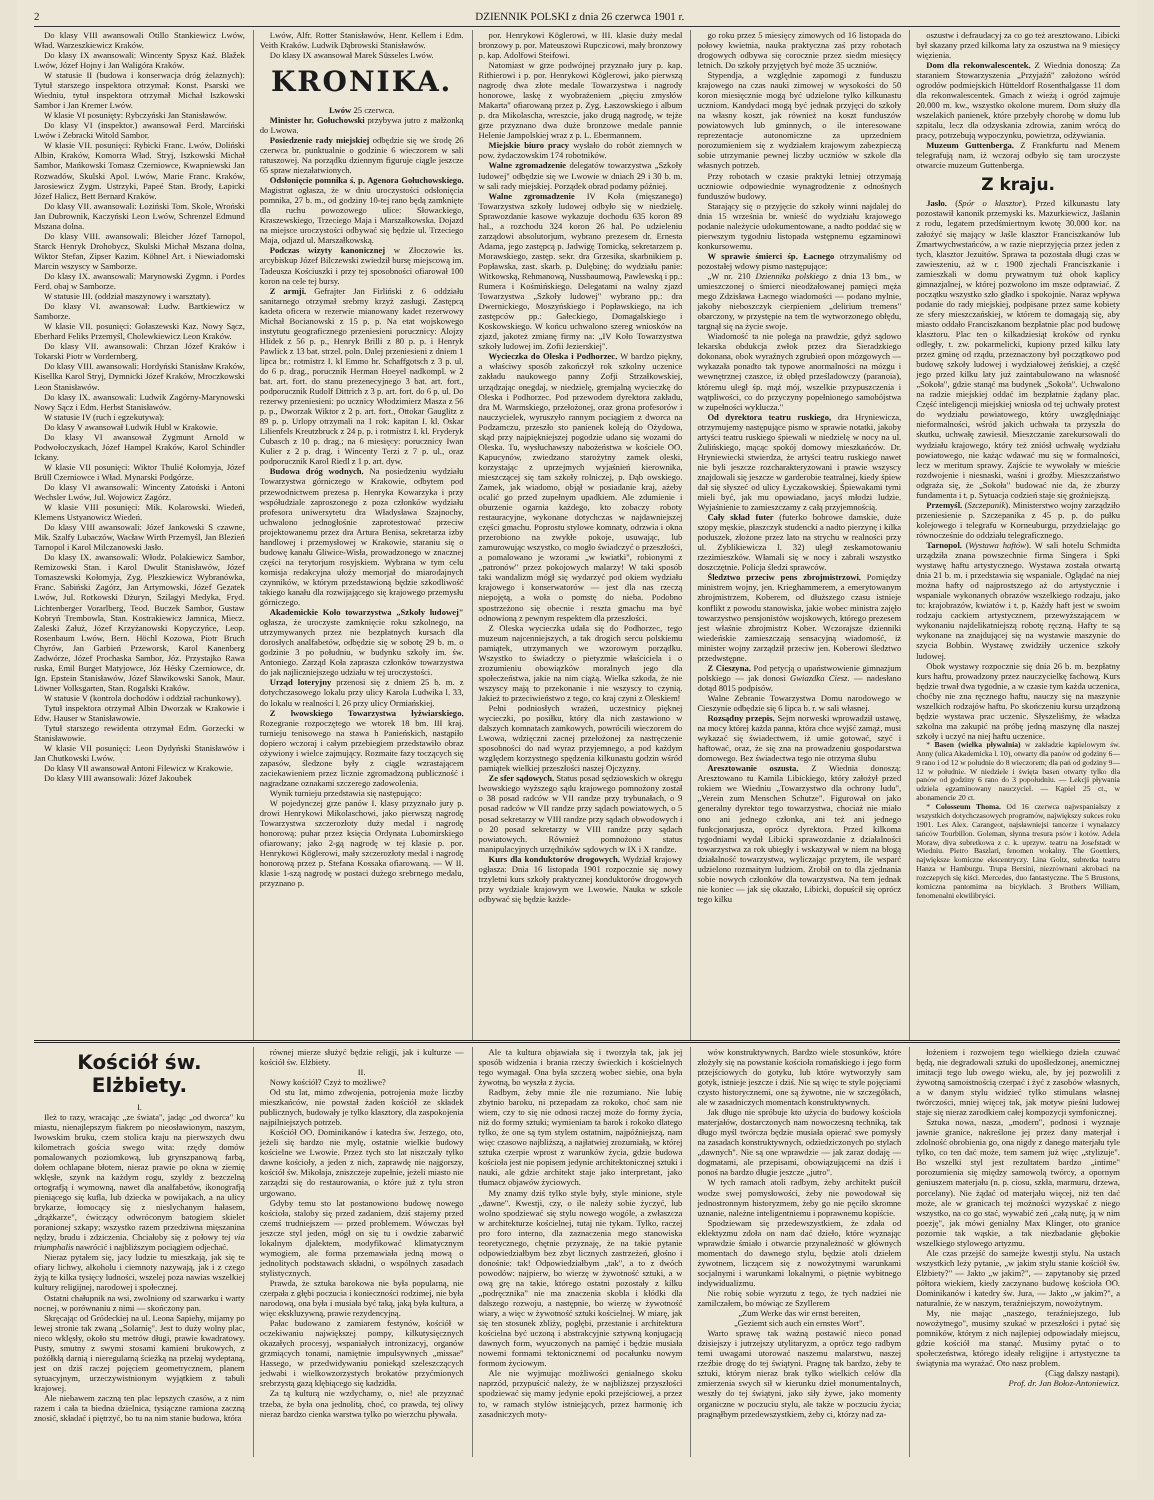2 DZIENNIK POLSKI z dnia 26 czerwca 1901 r.
Do klasy VIII awansowali Otillo Stankiewicz Lwów, Wład. Warzeszkiewicz Kraków.
Do klasy IX awansowali: Wincenty Spysz Kaź. Blažek Lwów, Józef Hojny i Jan Waligóra Kraków.
W statusie II (budowa i konserwacja dróg żelaznych): Tytuł starszego inspektora otrzymał: Konst. Psarski we Wiedniu, tytuł inspektora otrzymał Michał Iszkowski Sambor i Jan Kremer Lwów.
W klasie VI posunięty: Rybczyński Jan Stanisławów.
Do klasy VI (inspektor.) awansował Ferd. Marciński Lwów i Zebracki Witold Sambor.
W klasie VII. posunięci: Rybicki Franc. Lwów, Doliński Albin, Kraków, Komorra Wład. Stryj, Iszkowski Michał Sambor, Mańkowski Tomasz Czerniowce, Kwapniewski Jan Rozwadów, Skulski Apol. Lwów, Marie Franc. Kraków, Jarosiewicz Zygm. Ustrzyki, Papeé Stan. Brody, Łapicki Józef Halicz, Bett Bernard Kraków.
Do klasy VII. awansowali: Łoziński Tom. Skole, Wroński Jan Dubrownik, Kaczyński Leon Lwów, Schrenzel Edmund Mszana dolna.
Do klasy VIII. awansowali: Bleicher Józef Tarnopol, Starck Henryk Drohobycz, Skulski Michał Mszana dolna, Wiktor Stefan, Zipser Kazim. Köhnel Art. i Niewiadomski Marcin wszyscy w Samborze.
Do klasy IX. awansowali: Marynowski Zygmn. i Pordes Ferd. obaj w Samborze.
W statusie III. (oddział maszynowy i warsztaty).
Do klasy VI. awansował: Ludw. Bartkiewicz w Samborze.
W klasie VII. posunięci: Gołaszewski Kaz. Nowy Sącz, Eberhard Feliks Przemyśl, Cholewkiewicz Leon Kraków.
Do klasy VII. awansowali: Chrzan Józef Kraków i Tokarski Piotr w Vordernberg.
Do klasy VIII. awansowali: Hordyński Stanisław Kraków, Kisellka Karol Stryj, Dymnicki Józef Kraków, Mroczkowski Leon Stanisławów.
Do klasy IX. awansowali: Ludwik Zagórny-Marynowski Nowy Sącz i Edm. Herbst Stanisławów.
W statusie IV (ruch i egzekutywa):
Do klasy V awansował Ludwik Hubl w Krakowie.
Do klasy VI awansował Zygmunt Arnold w Podwołoczyskach, Józef Hampel Kraków, Karol Schindler Ickany.
W klasie VII posunięci: Wiktor Thulié Kołomyja, Józef Brüll Czerniowce i Wład. Mynarski Podgórze.
Do klasy VI awansowali: Wincenty Zatoński i Antoni Wechsler Lwów, Jul. Wojowicz Zagórz.
W klasie VIII posunięci: Mik. Kolarowski. Wiedeń, Klemens Ustyanowicz Wiedeń.
Do klasy VIII awansowali: Józef Jankowski S czawne, Mik. Szalfy Lubaczów, Wacław Wirth Przemyśl, Jan Blezień Tarnopol i Karol Milczanowski Jasło.
Do klasy IX. awansowali: Włodz. Polakiewicz Sambor, Remizowski Stan. i Karol Dwulit Stanisławów, Józef Tomaszewski Kołomyja, Zyg. Pleszkiewicz Wybranówka, Franc. Sabiński Zagórz, Jan Artymowski, Józef Gezatek Lwów, Jul. Rotkowski Dżuryn, Szilagyi Medyka, Fryd. Lichtenberger Vorarlberg, Teod. Buczek Sambor, Gustaw Kobryń Trembowla, Stan. Kostrakiewicz Jamnica, Miecz. Zaleski Załuż, Józef Krzyżanowski Kopyczyńce, Leop. Rosenbaum Lwów, Bern. Höchl Kozowa, Piotr Bruch Chyrów, Jan Garbień Przeworsk, Karol Kanenberg Zadwórze, Józef Prochaska Sambor, Józ. Przystajko Rawa ruska, Emil Burget Matyjowce, Józ Hésky Czerniowce, dr. Ign. Epstein Stanisławów, Józef Sławikowski Sanok, Maur. Löwner Volksgarten, Stan. Rogalski Kraków.
W statusie V (kontrola dochodów i oddział rachunkowy).
Tytuł inspektora otrzymał Albin Dworzak w Krakowie i Edw. Hauser w Stanisławowie.
Tytuł starszego rewidenta otrzymał Edm. Gorzecki w Stanisławowie.
W klasie VII posunięci: Leon Dydyński Stanisławów i Jan Chutkowski Lwów.
Do klasy VII awansował Antoni Filewicz w Krakowie.
Do klasy VIII awansowali: Józef Jakoubek
Lwów, Alfr. Rotter Stanisławów, Henr. Kellem i Edm. Veith Kraków. Ludwik Dąbrowski Stanisławów.
Do klasy IX awansował Marek Süsseles Lwów.
KRONIKA.
Lwów 25 czerwca.
Minister hr. Gołuchowski przybywa jutro z małżonką do Lwowa.
Posiedzenie rady miejskiej odbędzie się we środę 26 czerwca br. punktualnie o godzinie 6 wieczorem w sali ratuszowej. Na porządku dziennym figuruje ciągle jeszcze 65 spraw niezałatwionych.
Odsłonięcie pomnika ś. p. Agenora Gołuchowskiego. Magistrat ogłasza, że w dniu uroczystości odsłonięcia pomnika, 27 b. m., od godziny 10-tej rano będą zamknięte dla ruchu powozowego ulice: Słowackiego, Kraszewskiego, Trzeciego Maja i Marszałkowska. Dojazd na miejsce uroczystości odbywać się będzie ul. Trzeciego Maja, odjazd ul. Marszałkowską.
Podczas wizyty kanonicznej w Złoczowie ks. arcybiskup Józef Bilczewski zwiedził bursę miejscową im. Tadeusza Kościuszki i przy tej sposobności ofiarował 100 koron na cele tej bursy.
Z armji. Gefrajter Jan Firliński z 6 oddziału sanitarnego otrzymał srebrny krzyż zasługi. Zastępcą kadeta oficera w rezerwie mianowany kadet rezerwowy Michał Bocianowski z 15 p. p. Na etat wojskowego instytutu geograficznego przeniesieni porucznicy: Alojzy Hlidek z 56 p. p., Henryk Brilli z 80 p. p. i Henryk Pawlick z 13 bat. strzel. poln. Dalej przeniesieni z dniem 1 lipca br.: rotmistrz I. kl Emmo hr. Schaffgotsch z 3 p. ul. do 6 p. drag., porucznik Herman Hoeyel nadkompl. w 2 bat. art. fort. do stanu prezenecyjnego 3 bat. art. fort., podporucznik Rudolf Dittrich z 3 p. art. fort. do 6 p. ul. Do rezerwy przeniesieni: po ucznicy Włodzimierz Masza z 56 p. p., Dworzak Wiktor z 2 p. art. fort., Ottokar Gauglitz z 89 p. p. Urlopy otrzymali na 1 rok: kapitan I. kl. Oskar Lilienfels Kreutzbruck z 24 p. p. i rotmistrz I. kl. Fryderyk Cubasch z 10 p. drag.; na 6 miesięcy: porucznicy Iwan Kulier z 2 p. drag. i Wincenty Terzi z 7 p. ul., oraz podporucznik Karol Riedl z 1 p. art. dyw.
Budowa dróg wodnych. Na posiedzeniu wydziału Towarzystwa górniczego w Krakowie, odbytem pod przewodnictwem prezesa p. Henryka Kowarzyka i przy współudziale zaproszonego z poza członków wydziału profesora uniwersytetu dra Władysława Szajnochy, uchwalono jednogłośnie zaprotestować przeciw projektowanemu przez dra Artura Benisa, sekretarza izby handlowej i przemysłowej w Krakowie, staraniu się o budowę kanału Gliwice-Wisła, prowadzonego w znacznej części na terytorjum rosyjskiem. Wybrana w tym celu komisja redakcyjna ułoży memorjał do miarodajnych czynników, w którym przedstawioną będzie szkodliwość takiego kanału dla rozwijającego się krajowego przemysłu górniczego.
Akademickie Koło towarzystwa „Szkoły ludowej" ogłasza, że uroczyste zamknięcie roku szkolnego, na utrzymywanych przez nie bezpłatnych kursach dla dorosłych analfabetów, odbędzie się w sobotę 29 b. m. o godzinie 3 po południu, w budynku szkoły im. św. Antoniego. Zarząd Koła zaprasza członków towarzystwa do jak najliczniejszego udziału w tej uroczystości.
Urząd loteryjny przenosi się z dniem 25 b. m. z dotychczasowego lokalu przy ulicy Karola Ludwika l. 33, do lokalu w realności l. 26 przy ulicy Ormiańskiej.
Z lwowskiego Towarzystwa łyżwiarskiego. Rozegranie rozpoczętego we wtorek 18 bm. III kraj. turnieju tenisowego na stawa h Panieńskich, nastąpiło dopiero wczoraj i całym przebiegiem przedstawiło obraz ożywiony i wielce zajmujący. Rozmaite fazy toczących się zapasów, śledzone były z ciągle wzrastającem zaciekawieniem przez licznie zgromadzoną publiczność i nagradzane oznakami szczerego zadowolenia.
Wynik turnieju przedstawia się następująco:
W pojedynczej grze panów I. klasy przyznało jury p. drowi Henrykowi Mikolaschowi, jako pierwszą nagrodę Towarzystwa szczerozłoty duży medal i nagrodę honorową: puhar przez księcia Ordynata Lubomirskiego ofiarowany; jako 2-gą nagrodę w tej klasie p. por. Henrykowi Köglerowi, mały szczerozłoty medal i nagrodę honorową przez p. Stefana Kossaka ofiarowaną. — W II. klasie 1-szą nagrodę w postaci dużego srebrnego medalu, przyznano p.
por. Henrykowi Köglerowi, w III. klasie duży medal bronzowy p. por. Mateuszowi Rupczicowi, mały bronzowy p. kap. Adolfowi Steifowi.
Natomiast w grze podwójnej przyznało jury p. kap. Rithierowi i p. por. Henrykowi Köglerowi, jako pierwszą nagrodę dwa złote medale Towarzystwa i nagrody honorowe, laskę z wyobrażeniem „pięciu zmysłów Makarta" ofiarowaną przez p. Zyg. Łaszowskiego i album p. dra Mikolascha, wreszcie, jako drugą nagrodę, w tejże grze przyznano dwa duże bronzowe medale pannie Helenie Jampolskiej wraz z p. L. Ebermannem.
Miejskie biuro pracy wysłało do robót ziemnych w pow. żydaczowskim 174 robotników.
Walne zgromadzenie delegatów towarzystwa „Szkoły ludowej" odbędzie się we Lwowie w dniach 29 i 30 b. m. w sali rady miejskiej. Porządek obrad podamy później.
Walne zgromadzenie IV Koła (mięszanego) Towarzystwa szkoły ludowej odbyło się w niedzielę. Sprawozdanie kasowe wykazuje dochodu 635 koron 89 hal., a rozchodu 324 koron 26 hal. Po udzieleniu zarządowi absolutorjum, wybrano prezesem dr. Ernesta Adama, jego zastępcą p. Jadwigę Tomicką, sekretarzem p. Morawskiego, zastęp. sekr. dra Grzesika, skarbnikiem p. Popławska, zast. skarb. p. Dulębinę; do wydziału panie: Witkowską, Rehmanową, Nussbaumową, Pawlewską i pp.: Rumera i Kośmińskiego. Delegatami na walny zjazd Towarzystwa „Szkoły ludowej" wybrano pp.: dra Dwernickiego, Moszyńskiego i Popławskiego, na ich zastępców pp.: Gałeckiego, Domagalskiego i Koskowskiego. W końcu uchwalono szereg wniosków na zjazd, jakoteż zmianę firmy na: „IV Koło Towarzystwa szkoły ludowej im. Zofii Jezierskiej".
Wycieczka do Oleska i Podhorzec. W bardzo piękny, a właściwy sposób zakończył rok szkolny uczenice zakładu naukowego panny Zofji Strzałkowskiej, urządzając onegdaj, w niedzielę, gremjalną wycieczkę do Oleska i Podhorzec. Pod przewodem dyrektora zakładu, dra M. Warmskiego, przełożonej, oraz grona profesorów i nauczycielek, wyruszyło rannym pociągiem z dworca na Podzamczu, przeszło sto panienek koleją do Ożydowa, skąd przy najpiękniejszej pogodzie udano się wozami do Oleska. Tu, wysłuchawszy nabożeństwa w kościele OO. Kapucynów, zwiedzano starożytny zamek oleski, korzystając z uprzejmych wyjaśnień kierownika, mieszczącej się tam szkoły rolniczej, p. Dąb owskiego. Zamek, jak wiadomo, objął w posiadanie kraj, ażeby ocalić go przed zupełnym upadkiem. Ale zdumienie i oburzenie ogarnia każdego, kto zobaczy roboty restauracyjne, wykonane dotychczas w najdawniejszej części gmachu. Poprostu stylowe komnaty, odrzwia i okna przerobiono na zwykłe pokoje, usuwając, lub zamurowując wszystko, co mogło świadczyć o przeszłości, a pomalowano je wzorami „w kwiatki", robionymi z „patronów" przez pokojowych malarzy! W taki sposób taki wandalizm mógł się wydarzyć pod okiem wydziału krajowego i konserwatorów — jest dla nas rzeczą niepojętą, a woła o pomstę do nieba. Podobno spostrzeżono się obecnie i reszta gmachu ma być odnowioną z pewnym respektem dla przeszłości.
Z Oleska wycieczka udała się do Podhorzec, tego muzeum najcenniejszych, a tak drogich sercu polskiemu pamiątek, utrzymanych we wzorowym porządku. Wszystko to świadczy o pietyzmie właściciela i o zrozumieniu obowiązków moralnych jego dla społeczeństwa, jakie na nim ciążą. Wielka szkoda, że nie wszyscy mają to przekonanie i nie wszyscy to czynią. Jakież to przeciwieństwo z tego, co kraj czyni z Oleskiem!
Pełni podniosłych wrażeń, uczestnicy pięknej wycieczki, po posiłku, który dla nich zastawiono w dalszych komnatach zamkowych, powrócili wieczorem do Lwowa, wdzięczni zacnej przełożonej za nastręczenie sposobności do nad wyraz przyjemnego, a pod każdym względem korzystnego spędzenia kilkunastu godzin wśród pamiątek wielkiej przeszłości naszej Ojczyzny.
Ze sfer sądowych. Status posad sędziowskich w okręgu lwowskiego wyższego sądu krajowego pomnożony został o 38 posad radców w VII randze przy trybunałach, o 9 posad radców w VII randze przy sądach powiatowych, o 5 posad sekretarzy w VIII randze przy sądach obwodowych i o 20 posad sekretarzy w VIII randze przy sądach powiatowych. Również pomnożono status manipulacyjnych urzędników sądowych w IX i X randze.
Kurs dla konduktorów drogowych. Wydział krajowy ogłasza: Dnia 16 listopada 1901 rozpocznie się nowy trzyletni kurs szkoły praktycznej konduktorów drogowych przy wydziale krajowym we Lwowie. Nauka w szkole odbywać się będzie każde-
go roku przez 5 miesięcy zimowych od 16 listopada do połowy kwietnia, nauka praktyczna zaś przy robotach drogowych odbywa się corocznie przez siedm miesięcy letnich. Do szkoły przyjętych być może 35 uczniów.
Stypendja, a względnie zapomogi z funduszu krajowego na czas nauki zimowej w wysokości do 50 koron miesięcznie mogą być udzielone tylko kilkunastu uczniom. Kandydaci mogą być jednak przyjęci do szkoły na własny koszt, jak również na koszt funduszów powiatowych lub gminnych, o ile interesowane reprezentacje autonomiczne za uprzedniem porozumieniem się z wydziałem krajowym zabezpieczą sobie utrzymanie pewnej liczby uczniów w szkole dla własnych potrzeb.
Przy robotach w czasie praktyki letniej otrzymają uczniowie odpowiednie wynagrodzenie z odnośnych funduszów budowy.
Starający się o przyjęcie do szkoły winni najdalej do dnia 15 września br. wnieść do wydziału krajowego podanie należycie udokumentowane, a nadto poddać się w pierwszym tygodniu listopada wstępnemu egzaminowi konkursowemu.
W sprawie śmierci śp. Łacnego otrzymaliśmy od pozostałej wdowy pismo następujące:
„W nr. 210 Dziennika polskiego z dnia 13 bm., w umieszczonej o śmierci nieodżałowanej pamięci męża mego Zdzisława Łacnego wiadomości — podano mylnie, jakoby nieboszczyk cierpieniem „delirium tremens" obarczony, w przystępie na tem tle wytworzonego obłędu, targnął się na życie swoje.
Wiadomość ta nie polega na prawdzie, gdyż sądowo lekarska obdukcja zwłok przez dra Sieradzkiego dokonana, obok wyraźnych zgrubień opon mózgowych — wykazała ponadto tak typowe anormalności na mózgu i wewnętrznej czaszce, iż obłęd prześladowczy (paranoia), któremu uległ śp. mąż mój, wszelkie przypuszczenia i wątpliwości, co do przyczyny popełnionego samobójstwa w zupełności wyklucza."
Od dyrektora teatru ruskiego, dra Hryniewicza, otrzymujemy następujące pismo w sprawie notatki, jakoby artyści teatru ruskiego śpiewali w niedzielę w nocy na ul. Żulińskiego, mącąc spokój domowy mieszkańców. Dr. Hryniewiecki stwierdza, że artyści teatru ruskiego nawet nie byli jeszcze rozcharakteryzowani i prawie wszyscy znajdowali się jeszcze w garderobie teatralnej, kiedy śpiew dał się słyszeć od ulicy Łyczakowskiej. Śpiewakami tymi mieli być, jak mu opowiadano, jacyś młodzi ludzie. Wyjaśnienie to zamieszczamy z całą przyjemnością.
Cały skład futer (futerko bobrowe damskie, duże szopy męskie, płaszczyk studencki a nadto pierzynę i kilka poduszek, złożone przez lato na strychu w realności przy ul. Zyblikiewicza l. 32) uległ zeskamotowaniu rzezimieszków. Włamali się w nocy i zabrali wszystko doszczętnie. Policja śledzi sprawców.
Śledztwo przeciw pens zbrojmistrzowi. Pomiędzy ministrem wojny, jen. Krieghammerem, a emerytowanym zbrojmistrzem, Koberem, od dłuższego czasu istnieje konflikt z powodu stanowiska, jakie wobec ministra zajęło towarzystwo pensjonistów wojskowych, którego prezesem jest właśnie zbrojmistrz Kober. Wczorajsze dzienniki wiedeńskie zamieszczają sensacyjną wiadomość, iż minister wojny zarządził przeciw jen. Koberowi śledztwo przedwstępne.
Z Cieszyna. Pod petycją o upaństwowienie gimnazjum polskiego — jak donosi Gwiazdka Ciesz. — nadesłano dotąd 8015 podpisów.
Walne Zebranie Towarzystwa Domu narodowego w Cieszynie odbędzie się 6 lipca b. r. w sali własnej.
Rozsądny przepis. Sejm norweski wprowadził ustawę, na mocy której każda panna, która chce wyjść zamąż, musi wykazać się świadectwem, iż umie gotować, szyć i haftować, oraz, że się zna na prowadzeniu gospodarstwa domowego. Bez świadectwa tego nie otrzyma ślubu
Aresztowanie oszusta. Z Wiednia donoszą: Aresztowano tu Kamila Libickiego, który założył przed rokiem we Wiedniu „Towarzystwo dla ochrony ludu", „Verein zum Menschen Schutze". Figurował on jako generalny dyrektor tego towarzystwa, chociaż nie miało ono ani jednego członka, ani też ani jednego funkcjonarjusza, oprócz dyrektora. Przed kilkoma tygodniami wydał Libicki sprawozdanie z działalności towarzystwa za rok ubiegły i wskazywał w niem na błogą działalność towarzystwa, wyliczając przytem, ile wsparć udzielono rozmaitym ludziom. Zrobił on to dla zjednania sobie nowych członków dla towarzystwa. Na tem jednak nie koniec — jak się okazało, Libicki, dopuścił się oprócz tego kilku
oszustw i defraudacyj za co go też aresztowano. Libicki był skazany przed kilkoma laty za oszustwa na 9 miesięcy więzienia.
Dom dla rekonwalescentek. Z Wiednia donoszą: Za staraniem Stowarzyszenia „Przyjaźń" założono wśród ogrodów podmiejskich Hütteldorf Rosenthalgasse 11 dom dla rekonwalescentek. Gmach z wieżą i ogród zajmuje 20.000 m. kw., wszystko okolone murem. Dom służy dla wszelakich panienek, które przebyły chorobę w domu lub szpitalu, lecz dla odzyskania zdrowia, zanim wrócą do pracy, potrzebują wypoczynku, powietrza, odżywiania.
Muzeum Guttenberga. Z Frankfurtu nad Menem telegrafują nam, iż wczoraj odbyło się tam uroczyste otwarcie muzeum Guttenberga.
Z kraju.
Jasło. (Spór o klasztor). Przed kilkunastu laty pozostawił kanonik przemyski ks. Mazurkiewicz, Jaślanin z rodu, legatem przedśmiertnym kwotę 30.000 kor. na założyć się mający w Jaśle klasztor Franciszkanów lub Zmartwychwstańców, a w razie nieprzyjęcia przez jeden z tych, klasztor Jezuitów. Sprawa ta pozostała długi czas w zawieszeniu, aż w r. 1900 zjechali Franciszkanie i zamieszkali w domu prywatnym tuż obok kaplicy gimnazjalnej, w której pozwolono im msze odprawiać. Z początku wszystko szło gładko i spokojnie. Naraz wpływa podanie do rady miejskiej, podpisane przez same kobiety ze sfery mieszczańskiej, w którem te domagają się, aby miasto oddało Franciszkanom bezpłatnie plac pod budowę klasztoru. Plac ten o kilkadziesiąt kroków od rynku odległy, t. zw. pokarmelicki, kupiony przed kilku laty przez gminę od rządu, przeznaczony był początkowo pod budowę szkoły ludowej i wydziałowej żeńskiej, a część jego przed kilku laty już zaintabulowano na własność „Sokoła", gdzie stanąć ma budynek „Sokoła". Uchwalono na radzie miejskiej oddać im bezpłatnie żądany plac. Część inteligencji miejskiej wniosła od tej uchwały protest do wydziału powiatowego, który uwzględniając nieformalności, wśród jakich uchwała ta przyszła do skutku, uchwałę zawiesił. Mieszczanie zarekursowali do wydziału krajowego, który też zniósł uchwałę wydziału powiatowego, nie każąc wdawać mu się w formalności, lecz w meritum sprawy. Zajście te wywołały w mieście rozdwojenie i niesnaski, waśni i groźby. Mieszczaństwo odgraża się, że „Sokoła" budować nie da, że zburzy fundamenta i t. p. Sytuacja codzień staje się groźniejszą.
Przemyśl. (Szczepanik). Ministerstwo wojny zarządziło przeniesienie p. Szczepanika z 45 p. p. do pułku kolejowego i telegrafu w Korneuburgu, przydzielając go równocześnie do oddziału telegraficznego.
Tarnopol. (Wystawa haftów). W sali hotelu Schmidta urządziła znana powszechnie firma Singera i Spki wystawę haftu artystycznego. Wystawa została otwartą dnia 21 b. m. i przedstawia się wspaniale. Oglądać na niej można hafty od najprostszego aż do artystycznie i wspaniale wykonanych obrazów wszelkiego rodzaju, jako to: krajobrazów, kwiatów i t. p. Każdy haft jest w swoim rodzaju cackiem artystycznem, przewyższającem w wykonaniu najdelikatniejszą robotę ręczną. Hafty te są wykonane na znajdującej się na wystawie maszynie do szycia Bobbin. Wystawę zwidziły uczenice szkoły ludowej.
Obok wystawy rozpocznie się dnia 26 b. m. bezpłatny kurs haftu, prowadzony przez nauczycielkę fachową. Kurs będzie trwał dwa tygodnie, a w czasie tym każda uczenica, choćby nie zna ręcznego haftu, nauczy się na maszynie wszelkich rodzajów haftu. Po skończeniu kursu urządzoną będzie wystawa prac uczenic. Słyszeliśmy, że władza szkolna ma zakupić na próbę jedną maszynę dla naszej szkoły i uczyć na niej haftu uczenice.
* Basen (wielka pływalnia) w zakładzie kąpielowym św. Anny (ulica Akademicka l. 10), otwarty dla panów od godziny 6—9 rano i od 12 w południe do 8 wieczorem; dla pań od godziny 9—12 w południe. W niedziele i święta basen otwarty tylko dla panów od godziny 6 rano do 3 popołudniu. — Lekcji pływania udziela egzaminowany nauczyciel. — Kąpiel 25 ct., w abonamencie 20 ct.
* Colosseum Thoma. Od 16 czerwca najwspanialszy z wszystkich dotychczasowych programów, największy sukces roku 1901. Les Alex. Carangeot, najsławniejsi tancerze i wynalazcy tańców Tourbillon. Goleman, słynna tresura psów i kotów. Adela Moraw, diva subretkowa z c. k. uprzyw. teatru na Josefstadt w Wiedniu. Pietro Baszlari, fenomen wokalny. The Goettlers, największe komiczne ekscentryczy. Lina Goltz, subretka teatru Hanza w Hamburgu. Trupa Bersini, niezrównani akrobaci na rozczepych się kiści. Mercedes, duo fantastyczne. The 5 Brustons, komiczna pantomima na bicyklach. 3 Brothers William, fenomenalni ekwilibryści.
Kościół św. Elżbiety.
I.
Ileż to razy, wracając „ze świata", jadąc „od dworca" ku miastu, nienajlepszym fiakrem po nieosławionym, naszym, lwowskim bruku, czem stolica kraju na pierwszych dwu kilometrach gościa swego wita: rzędy domów pomalowanych poziomkową, lub grynszpanową farbą, dołem ochlapane błotem, nieraz prawie po okna w ziemię wklęsłe, szynk na każdym rogu, szyldy z bezczelną ortografją i wymowną, nawet dla analfabetów, ikonografją pieniącego się kufla, lub dziecka w powijakach, a na ulicy brykarze, łomocący się z nieslychanym hałasem, „drążkarze", ćwiczący odwróconym batogiem skielet poranionej szkapy; wszystko razem przedziwna mięszanina nędzy, brudu i zdziczenia. Chciałoby się z połowy tej via triumphalis nawrócić i najbliższym pociągiem odjechać.
Nieraz pytałem się, jacy ludzie tu mieszkają, jak się te ofiary lichwy, alkoholu i ciemnoty nazywają, jak i z czego żyją te kilka tysięcy ludności, wszelej poza nawias wszelkiej kultury religijnej, narodowej i społecznej.
Ostatni chałupnik na wsi, zwolniony od szarwarku i warty nocnej, w porównaniu z nimi — skończony pan.
Skręcając od Gródeckiej na ul. Leona Sapiehy, mijamy po lewej stronie tak zwaną „Solarnię". Jest to duży wolny plac, nieco wklęsły, około stu metrów długi, prawie kwadratowy. Pusty, smutny z swymi stosami kamieni brukowych, z pożółkłą darnią i nieregularną ścieżką na przełaj wydeptaną, jest on dziś raczej pojęciem geometrycznem, planem sytuacyjnym, urzeczywistnionym wyjątkiem z tabuli krajowej.
Ale niebawem zaczną ten plac lepszych czasów, a z nim razem i cała ta biedna dzielnica, tysiączne ramiona zaczną znosić, składać i piętrzyć, bo tu na nim stanie budowa, która
równej mierze służyć będzie religji, jak i kulturze — kościół św. Elżbiety.
II.
Nowy kościół? Czyż to możliwe?
Od stu lat, mimo zdwojenia, potrojenia może liczby mieszkańców, nie powstał żaden kościół ze składek publicznych, budowały je tylko klasztory, dla zaspokojenia najpilniejszych potrzeb.
Kościół OO. Dominikanów i katedra św. Jerzego, oto, jeżeli się bardzo nie mylę, ostatnie wielkie budowy kościelne we Lwowie. Przez tych sto lat niszczały tylko dawne kościoły, a jeden z nich, zaprawdę nie najgorszy, kościół św. Mikołaja, zniszczeje zupełnie, jeżeli miasto nie zarządzi się do restaurowania, o które już z tylu stron urgowano.
Gdyby temu sto lat postanowiono budowę nowego kościoła, staloby się przed zadaniem, dziś stajemy przed czemś trudniejszem — przed problemem. Wówczas był jeszcze styl jeden, mógł on się tu i owdzie zabarwić lokalnym djalektem, modyfikować klimatycznym wymogiem, ale forma przemawiała jedną mową o jednolitych podstawach składni, o wspólnych zasadach stylistycznych.
Prawda, że sztuka barokowa nie była popularną, nie czerpała z głębi poczucia i konieczności rodzimej, nie była narodową, ona była i musiała być taką, jaką była kultura, a więc ekskluzywną, prawie rezydencyjną.
Pałac budowano z zamiarem festynów, kościół w oczekiwaniu największej pompy, kilkutysięcznych okazałych procesyj, wspaniałych intronizacyj, organów grzmiących tonami, namiętnie impulsywnych „missae" Hassego, w przedwidywaniu poniekąd szeleszczących jedwabi i wielkowzorzystych brokatów przyćmionych srebrzystą gazą klębiącego się kadzidła.
Za tą kulturą nie wzdychamy, o, nie! ale przyznać trzeba, że była ona jednolitą, choć, co prawda, tej oliwy nieraz bardzo cienka warstwa tylko po wierzchu pływała.
Ale ta kultura objawiała się i tworzyła tak, jak jej sposób widzenia i brania rzeczy świeckich i kościelnych tego wymagał. Ona była szczerą wobec siebie, ona była żywotną, bo wyszła z życia.
Radbym, żeby mnie źle nie rozumiano. Nie lubię zbytnio baroku, ni przepadam za rokoko, choć sam nie wiem, czy to się nie odnosi raczej może do formy życia, niż do formy sztuki; wymieniam ta barok i rokoko dlatego tylko, że one są tym stylem ostatnim, najpóźniejszą, nam więc czasowo najbliższą, a najłatwiej zrozumiałą, w której sztuka czerpie wprost z warunków życia, gdzie budowa kościoła jest nie popisem jedynie architektonicznej sztuki i nauki, ale gdzie architekt staje jako interpretant, jako tłumacz objawów życiowych.
My znamy dziś tylko style były, style minione, style „dawne". Kwestji, czy, o ile należy sobie życzyć, lub wolno spodziewać się stylu nowego wogóle, a zwłaszcza w architekturze kościelnej, tutaj nie tykam. Tylko, raczej pro foro interno, dla zaznaczenia mego stanowiska teoretycznego, chętnie przyznaję, że na takie pytanie odpowiedziałbym bez zbyt licznych zastrzeżeń, głośno i donośnie: tak! Odpowiedziałbym „tak", a to z dwóch powodów: najpierw, bo wierzę w żywotność sztuki, a w ową grę na takie, którego ostatni pozostały z kilku „podręcznika" nie ma znaczenia skobla i kłódki dla dalszego rozwoju, a następnie, bo wierzę w żywotność wiary, a więc w żywotność sztuki kościelnej. W miarę, jak się ten stosunek zbliży, pogłębi, przestanie i architektura kościelna być uczoną i abstrakcyjnie sztywną konjugacją dawnych form, wyuczonych na pamięć i będzie musiała nowemi formami tektonicznemi od pocałunku nowym formom życiowym.
Ale nie wyjmując możliwości genialnego skoku naprzód, przypuścić należy, że w najbliższej przyszłości spodziewać się mamy jedynie epoki przejściowej, a przez to, w ramach stylów istniejących, przez harmonię ich zasadniczych moty-
wów konstruktywnych. Bardzo wiele stosunków, które złożyły się na powstanie kościoła romańskiego i jego form przejściowych do gotyku, lub które wytworzyły sam gotyk, istnieje jeszcze i dziś. Nie są więc te style pojęciami czysto historycznemi, one są żywotne, nie w szczegółach, ale w zasadniczych momentach konstruktywnych.
Jak długo nie spróbuje kto użycia do budowy kościoła materjałów, dostarczonych nam nowoczesną techniką, tak długo myśl twórcza będzie musiała opierać swe pomysły na zasadach konstruktywnych, odziedziczonych po stylach „dawnych". Nie są one wprawdzie — jak zaraz dodaję — dogmatami, ale przepisami, obowiązującemi na dziś i ponoś na bardzo długie jeszcze „jutro".
W tych ramach atoli radbym, żeby architekt puścił wodze swej pomysłowości, żeby nie powodował się jednostronnym historyzmem, żeby go nie pęciło skromne uznanie, należne inteligentniemu i poprawnemu kopiście.
Spodziewam się przedewszystkiem, że zdała od eklektyzmu zdoła on nam dać dzieło, które wyznając wprawdzie śmiało i otwarcie przynależność w głównych momentach do dawnego stylu, będzie atoli dziełem żywotnem, liczącem się z nowożytnymi warunkami socjalnymi i warunkami lokalnymi, o piętnie wybitnego indywidualizmu.
Nie robię sobie wyrzutu z tego, że tych nadziei nie zamilczałem, bo mówiąc ze Szyllerem
„Zum Werke das wir ernst bereiten,
„Geziemt sich auch ein ernstes Wort".
Warto sprawę tak ważną postawić nieco ponad dzisiejszy i jutrzejszy utylitaryzm, a oprócz tego radbym temi uwagami utorować naszemu malarstwu, naszej rzeźbie drogę do tej świątyni. Pragnę tak bardzo, żeby te sztuki, którym nieraz brak tylko wielkich celów dla zmierzenia swych sił w kierunku dzieł monumentalnych, weszły do tej świątyni, jako siły żywe, jako momenty organiczne w poczuciu stylu, ale także w poczuciu życia; pragnąłbym przedewszystkiem, żeby ci, którzy nad za-
łożeniem i rozwojem tego wielkiego dzieła czuwać będą, nie degradowali sztuki do upośledzonej, anemicznej imitacji tego lub owego wieku, ale, by jej pozwolili z żywotną samoistnością czerpać i żyć z zasobów własnych, a w danym stylu widzieć tylko stimulans własnej twórczości, mniej więcej tak, jak motyw pieśni ludowej staje się nieraz zarodkiem całej kompozycji symfonicznej.
Sztuka nowa, nasza, „modern", podnosi i wyznaje jawnie granice, nakreślone jej przez dany materjał i zdolność obrobienia go, ona nigdy z danego materjału tyle tylko, co ten dać może, tem samem już więc „stylizuje". Bo wszelki styl jest rezultatem bardzo „intime" porozumienia się między samowolą twórcy, a opornym geniuszem materjału (n. p. ciosu, szkła, marmuru, drzewa, porcelany). Nie żądać od materjału więcej, niż ten dać może, ale w granicach tej możności wyzyskać z niego wszystko, na co go stać, wywabić zeń „całą nutę, ją w nim poezję", jak mówi genialny Max Klinger, oto granice pozornie tak wąskie, a tak niezbadanie głębokie wszelkiego stylowego artyzmu.
Ale czas przejść do samejże kwestji stylu. Na ustach wszystkich leży pytanie, „w jakim stylu stanie kościół św. Elżbiety?" — Jakto „w jakim?", — zapytanoby się przed półtora wiekiem, kiedy zaczynano budowę kościoła OO. Dominikanów i katedry św. Jura, — Jakto „w jakim?", a naturalnie, że w naszym, teraźniejszym, nowożytnym.
My, nie mając „naszego, teraźniejszego, lub nowożytnego", musimy szukać w przeszłości i pytać się pomników, którym z nich najlepiej odpowiadały miejscu, gdzie kościół ma stanąć. Musimy pytać o to społeczeństwa, którego ideały religijne i artystyczne ta świątynia ma wyrażać. Oto nasz problem.
(Ciąg dalszy nastąpi).
Prof. dr. Jan Bołoz-Antoniewicz.